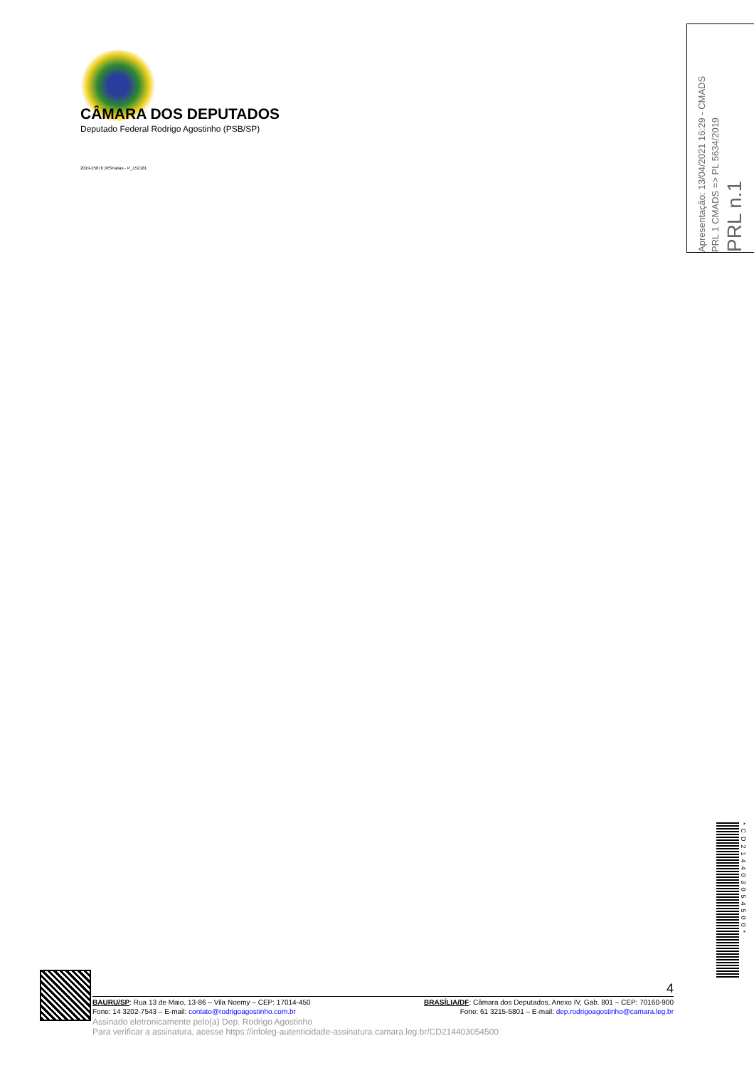CÂMARA DOS DEPUTADOS
Deputado Federal Rodrigo Agostinho (PSB/SP)
2019-25876 (RSFarias - P_152181
Apresentação: 13/04/2021 16:29 - CMADS
PRL 1 CMADS => PL 5634/2019
PRL n.1
*CD214403054500*
4
BAURU/SP: Rua 13 de Maio, 13-86 – Vila Noemy – CEP: 17014-450 BRASÍLIA/DF: Câmara dos Deputados, Anexo IV, Gab. 801 – CEP: 70160-900
Fone: 14 3202-7543 – E-mail: contato@rodrigoagostinho.com.br Fone: 61 3215-5801 – E-mail: dep.rodrigoagostinho@camara.leg.br
Assinado eletronicamente pelo(a) Dep. Rodrigo Agostinho
Para verificar a assinatura, acesse https://infoleg-autenticidade-assinatura.camara.leg.br/CD214403054500